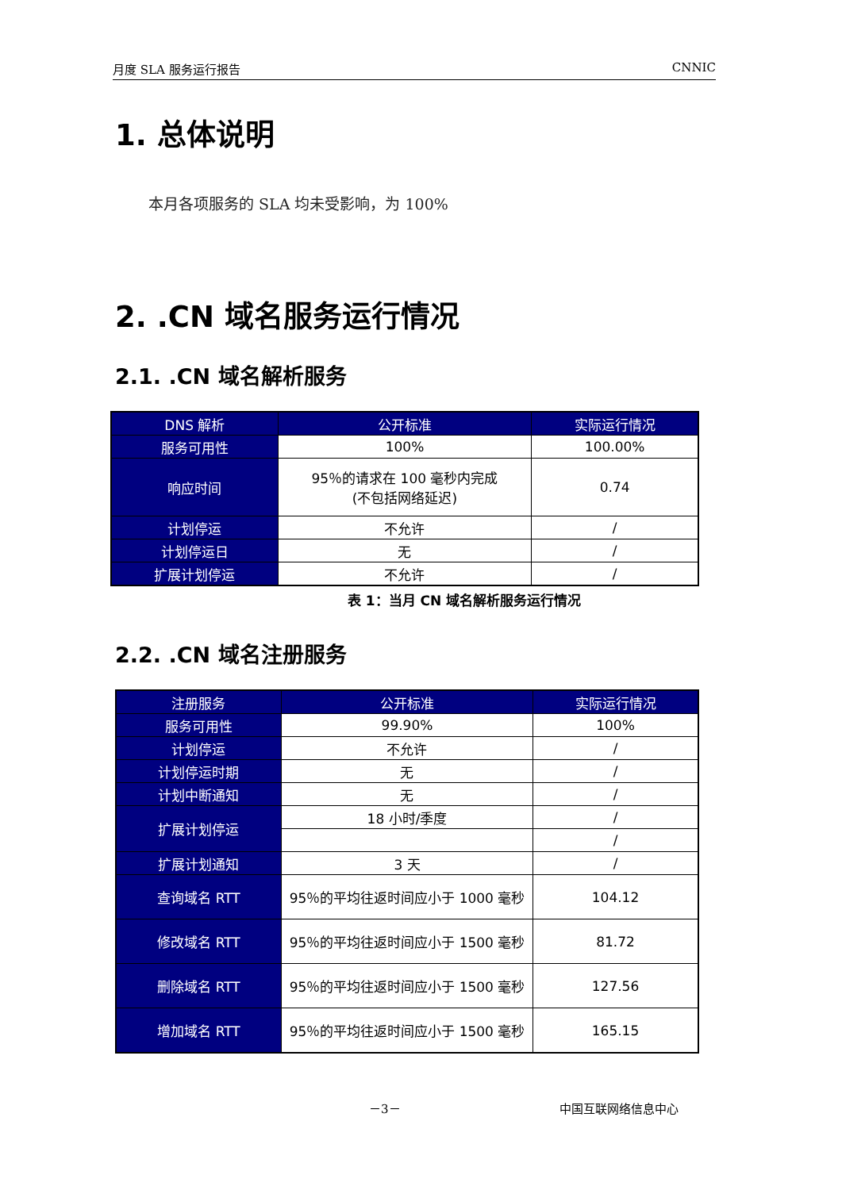月度 SLA 服务运行报告 CNNIC
1. 总体说明
本月各项服务的 SLA 均未受影响，为 100%
2. .CN 域名服务运行情况
2.1. .CN 域名解析服务
| DNS 解析 | 公开标准 | 实际运行情况 |
| 服务可用性 | 100% | 100.00% |
| 响应时间 | 95％的请求在 100 毫秒内完成 (不包括网络延迟) | 0.74 |
| 计划停运 | 不允许 | / |
| 计划停运日 | 无 | / |
| 扩展计划停运 | 不允许 | / |
表 1：当月 CN 域名解析服务运行情况
2.2. .CN 域名注册服务
| 注册服务 | 公开标准 | 实际运行情况 |
| 服务可用性 | 99.90% | 100% |
| 计划停运 | 不允许 | / |
| 计划停运时期 | 无 | / |
| 计划中断通知 | 无 | / |
| 扩展计划停运 | 18 小时/季度 | / |
| | | / |
| 扩展计划通知 | 3 天 | / |
| 查询域名 RTT | 95％的平均往返时间应小于 1000 毫秒 | 104.12 |
| 修改域名 RTT | 95％的平均往返时间应小于 1500 毫秒 | 81.72 |
| 删除域名 RTT | 95％的平均往返时间应小于 1500 毫秒 | 127.56 |
| 增加域名 RTT | 95％的平均往返时间应小于 1500 毫秒 | 165.15 |
－3－ 中国互联网络信息中心